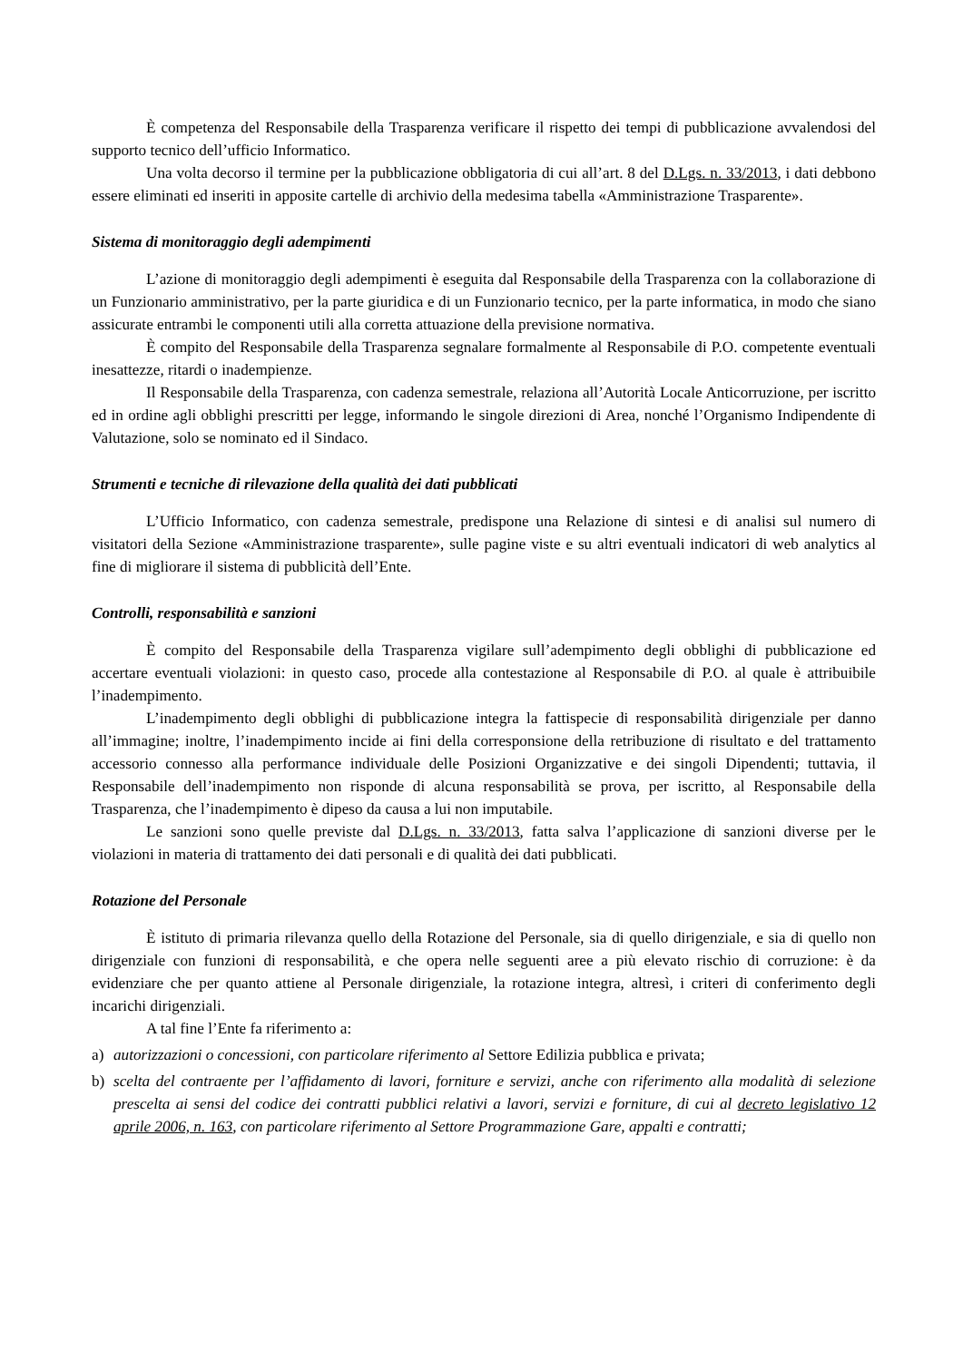È competenza del Responsabile della Trasparenza verificare il rispetto dei tempi di pubblicazione avvalendosi del supporto tecnico dell’ufficio Informatico.
Una volta decorso il termine per la pubblicazione obbligatoria di cui all’art. 8 del D.Lgs. n. 33/2013, i dati debbono essere eliminati ed inseriti in apposite cartelle di archivio della medesima tabella «Amministrazione Trasparente».
Sistema di monitoraggio degli adempimenti
L’azione di monitoraggio degli adempimenti è eseguita dal Responsabile della Trasparenza con la collaborazione di un Funzionario amministrativo, per la parte giuridica e di un Funzionario tecnico, per la parte informatica, in modo che siano assicurate entrambi le componenti utili alla corretta attuazione della previsione normativa.
È compito del Responsabile della Trasparenza segnalare formalmente al Responsabile di P.O. competente eventuali inesattezze, ritardi o inadempienze.
Il Responsabile della Trasparenza, con cadenza semestrale, relaziona all’Autorità Locale Anticorruzione, per iscritto ed in ordine agli obblighi prescritti per legge, informando le singole direzioni di Area, nonché l’Organismo Indipendente di Valutazione, solo se nominato ed il Sindaco.
Strumenti e tecniche di rilevazione della qualità dei dati pubblicati
L’Ufficio Informatico, con cadenza semestrale, predispone una Relazione di sintesi e di analisi sul numero di visitatori della Sezione «Amministrazione trasparente», sulle pagine viste e su altri eventuali indicatori di web analytics al fine di migliorare il sistema di pubblicità dell’Ente.
Controlli, responsabilità e sanzioni
È compito del Responsabile della Trasparenza vigilare sull’adempimento degli obblighi di pubblicazione ed accertare eventuali violazioni: in questo caso, procede alla contestazione al Responsabile di P.O. al quale è attribuibile l’inadempimento.
L’inadempimento degli obblighi di pubblicazione integra la fattispecie di responsabilità dirigenziale per danno all’immagine; inoltre, l’inadempimento incide ai fini della corresponsione della retribuzione di risultato e del trattamento accessorio connesso alla performance individuale delle Posizioni Organizzative e dei singoli Dipendenti; tuttavia, il Responsabile dell’inadempimento non risponde di alcuna responsabilità se prova, per iscritto, al Responsabile della Trasparenza, che l’inadempimento è dipeso da causa a lui non imputabile.
Le sanzioni sono quelle previste dal D.Lgs. n. 33/2013, fatta salva l’applicazione di sanzioni diverse per le violazioni in materia di trattamento dei dati personali e di qualità dei dati pubblicati.
Rotazione del Personale
È istituto di primaria rilevanza quello della Rotazione del Personale, sia di quello dirigenziale, e sia di quello non dirigenziale con funzioni di responsabilità, e che opera nelle seguenti aree a più elevato rischio di corruzione: è da evidenziare che per quanto attiene al Personale dirigenziale, la rotazione integra, altresì, i criteri di conferimento degli incarichi dirigenziali.
A tal fine l’Ente fa riferimento a:
a) autorizzazioni o concessioni, con particolare riferimento al Settore Edilizia pubblica e privata;
b) scelta del contraente per l’affidamento di lavori, forniture e servizi, anche con riferimento alla modalità di selezione prescelta ai sensi del codice dei contratti pubblici relativi a lavori, servizi e forniture, di cui al decreto legislativo 12 aprile 2006, n. 163, con particolare riferimento al Settore Programmazione Gare, appalti e contratti;